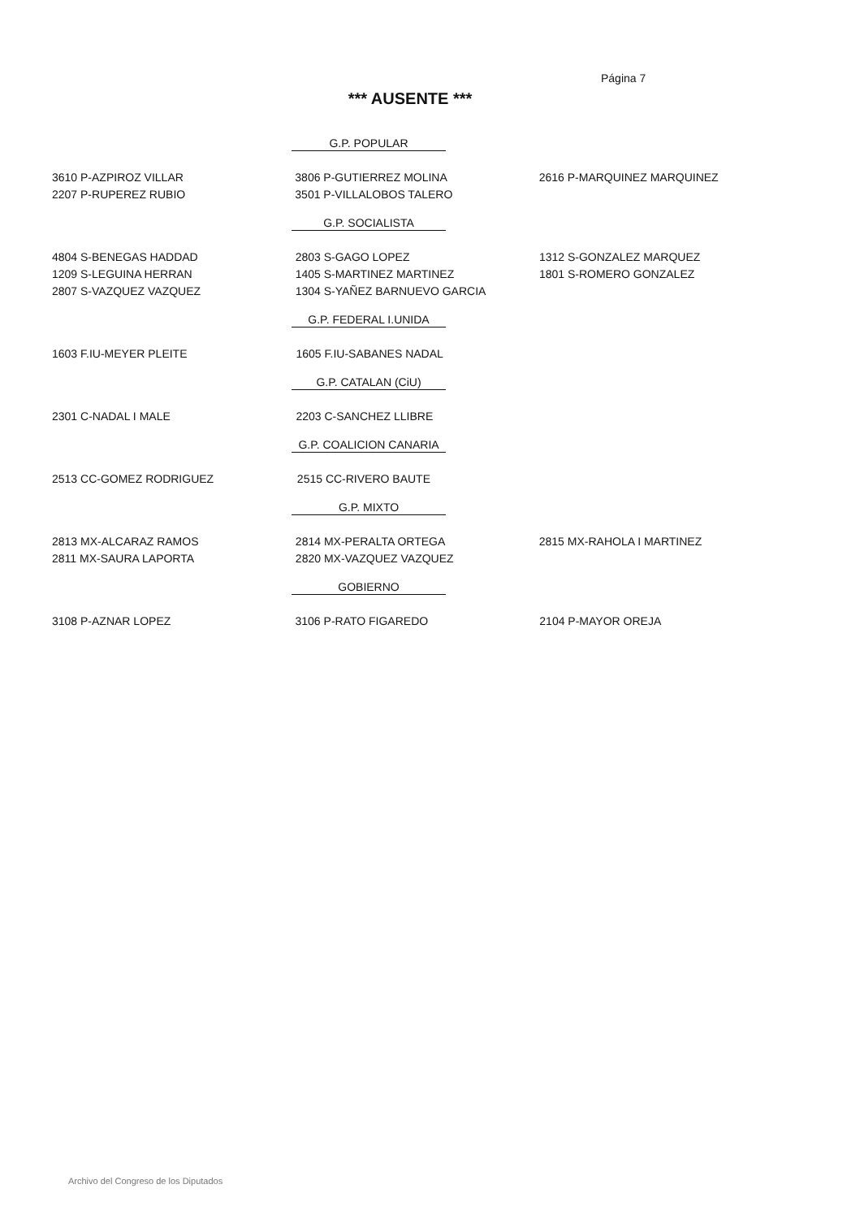Página 7
*** AUSENTE ***
G.P. POPULAR
| 3610 P-AZPIROZ VILLAR | 3806 P-GUTIERREZ MOLINA | 2616 P-MARQUINEZ MARQUINEZ |
| 2207 P-RUPEREZ RUBIO | 3501 P-VILLALOBOS TALERO | |
G.P. SOCIALISTA
| 4804 S-BENEGAS HADDAD | 2803 S-GAGO LOPEZ | 1312 S-GONZALEZ MARQUEZ |
| 1209 S-LEGUINA HERRAN | 1405 S-MARTINEZ MARTINEZ | 1801 S-ROMERO GONZALEZ |
| 2807 S-VAZQUEZ VAZQUEZ | 1304 S-YAÑEZ BARNUEVO GARCIA | |
G.P. FEDERAL I.UNIDA
| 1603 F.IU-MEYER PLEITE | 1605 F.IU-SABANES NADAL | |
G.P. CATALAN (CiU)
| 2301 C-NADAL I MALE | 2203 C-SANCHEZ LLIBRE | |
G.P. COALICION CANARIA
| 2513 CC-GOMEZ RODRIGUEZ | 2515 CC-RIVERO BAUTE | |
G.P. MIXTO
| 2813 MX-ALCARAZ RAMOS | 2814 MX-PERALTA ORTEGA | 2815 MX-RAHOLA I MARTINEZ |
| 2811 MX-SAURA LAPORTA | 2820 MX-VAZQUEZ VAZQUEZ | |
GOBIERNO
| 3108 P-AZNAR LOPEZ | 3106 P-RATO FIGAREDO | 2104 P-MAYOR OREJA |
Archivo del Congreso de los Diputados